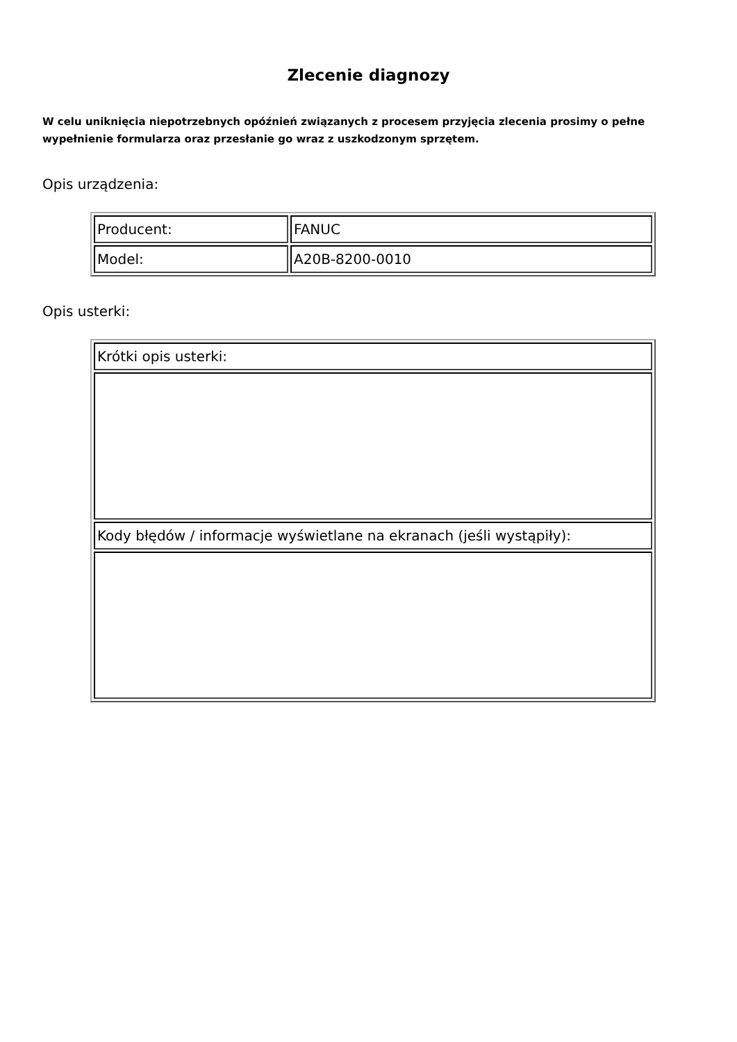Zlecenie diagnozy
W celu uniknięcia niepotrzebnych opóźnień związanych z procesem przyjęcia zlecenia prosimy o pełne wypełnienie formularza oraz przesłanie go wraz z uszkodzonym sprzętem.
Opis urządzenia:
| Producent: | FANUC |
| Model: | A20B-8200-0010 |
Opis usterki:
| Krótki opis usterki: |
| Kody błędów / informacje wyświetlane na ekranach (jeśli wystąpiły): |